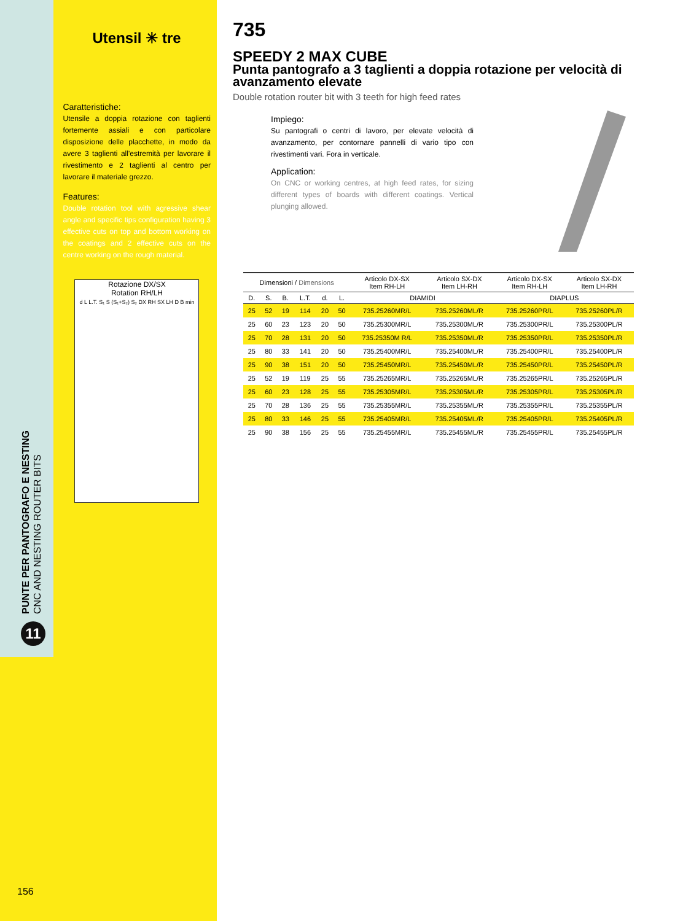PUNTE PER PANTOGRAFO E NESTING
CNC AND NESTING ROUTER BITS
11
Utensil ✳ tre
Caratteristiche:
Utensile a doppia rotazione con taglienti fortemente assiali e con particolare disposizione delle placchette, in modo da avere 3 taglienti all'estremità per lavorare il rivestimento e 2 taglienti al centro per lavorare il materiale grezzo.
Features:
Double rotation tool with agressive shear angle and specific tips configuration having 3 effective cuts on top and bottom working on the coatings and 2 effective cuts on the centre working on the rough material.
Rotazione DX/SX
Rotation RH/LH
d L L.T. S₁ S (S₁+S₂) S₂ DX RH SX LH D B min
156
735
SPEEDY 2 MAX CUBE
Punta pantografo a 3 taglienti a doppia rotazione per velocità di avanzamento elevate
Double rotation router bit with 3 teeth for high feed rates
Impiego:
Su pantografi o centri di lavoro, per elevate velocità di avanzamento, per contornare pannelli di vario tipo con rivestimenti vari. Fora in verticale.
Application:
On CNC or working centres, at high feed rates, for sizing different types of boards with different coatings. Vertical plunging allowed.
| Dimensioni / Dimensions | | | | | | Articolo DX-SX Item RH-LH | Articolo SX-DX Item LH-RH | Articolo DX-SX Item RH-LH | Articolo SX-DX Item LH-RH |
| --- | --- | --- | --- | --- | --- | --- | --- | --- | --- |
| D. | S. | B. | L.T. | d. | L. | DIAMIDI | | DIAPLUS | |
| 25 | 52 | 19 | 114 | 20 | 50 | 735.25260MR/L | 735.25260ML/R | 735.25260PR/L | 735.25260PL/R |
| 25 | 60 | 23 | 123 | 20 | 50 | 735.25300MR/L | 735.25300ML/R | 735.25300PR/L | 735.25300PL/R |
| 25 | 70 | 28 | 131 | 20 | 50 | 735.25350M R/L | 735.25350ML/R | 735.25350PR/L | 735.25350PL/R |
| 25 | 80 | 33 | 141 | 20 | 50 | 735.25400MR/L | 735.25400ML/R | 735.25400PR/L | 735.25400PL/R |
| 25 | 90 | 38 | 151 | 20 | 50 | 735.25450MR/L | 735.25450ML/R | 735.25450PR/L | 735.25450PL/R |
| 25 | 52 | 19 | 119 | 25 | 55 | 735.25265MR/L | 735.25265ML/R | 735.25265PR/L | 735.25265PL/R |
| 25 | 60 | 23 | 128 | 25 | 55 | 735.25305MR/L | 735.25305ML/R | 735.25305PR/L | 735.25305PL/R |
| 25 | 70 | 28 | 136 | 25 | 55 | 735.25355MR/L | 735.25355ML/R | 735.25355PR/L | 735.25355PL/R |
| 25 | 80 | 33 | 146 | 25 | 55 | 735.25405MR/L | 735.25405ML/R | 735.25405PR/L | 735.25405PL/R |
| 25 | 90 | 38 | 156 | 25 | 55 | 735.25455MR/L | 735.25455ML/R | 735.25455PR/L | 735.25455PL/R |